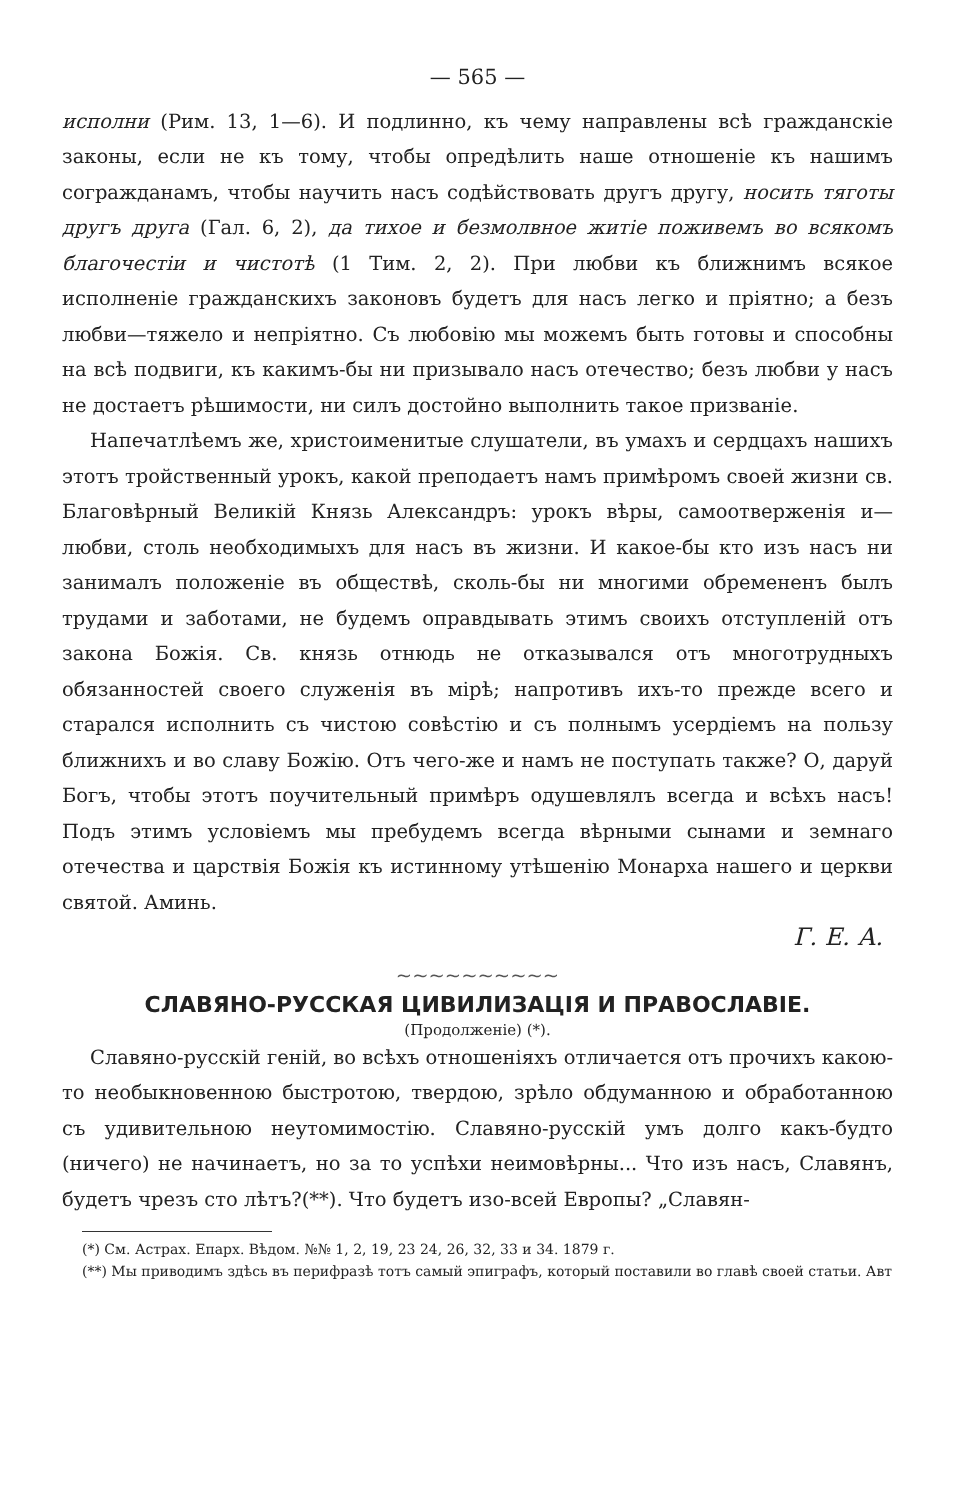— 565 —
исполни (Рим. 13, 1—6). И подлинно, къ чему направлены всѣ гражданскіе законы, если не къ тому, чтобы опредѣлить наше отношеніе къ нашимъ согражданамъ, чтобы научить насъ содѣйствовать другъ другу, носить тяготы другъ друга (Гал. 6, 2), да тихое и безмолвное житіе поживемъ во всякомъ благочестіи и чистотѣ (1 Тим. 2, 2). При любви къ ближнимъ всякое исполненіе гражданскихъ законовъ будетъ для насъ легко и пріятно; а безъ любви—тяжело и непріятно. Съ любовію мы можемъ быть готовы и способны на всѣ подвиги, къ какимъ-бы ни призывало насъ отечество; безъ любви у насъ не достаетъ рѣшимости, ни силъ достойно выполнить такое призваніе.
Напечатлѣемъ же, христоименитые слушатели, въ умахъ и сердцахъ нашихъ этотъ тройственный урокъ, какой преподаетъ намъ примѣромъ своей жизни св. Благовѣрный Великій Князь Александръ: урокъ вѣры, самоотверженія и—любви, столь необходимыхъ для насъ въ жизни. И какое-бы кто изъ насъ ни занималъ положеніе въ обществѣ, сколь-бы ни многими обремененъ былъ трудами и заботами, не будемъ оправдывать этимъ своихъ отступленій отъ закона Божія. Св. князь отнюдь не отказывался отъ многотрудныхъ обязанностей своего служенія въ мірѣ; напротивъ ихъ-то прежде всего и старался исполнить съ чистою совѣстію и съ полнымъ усердіемъ на пользу ближнихъ и во славу Божію. Отъ чего-же и намъ не поступать также? О, даруй Богъ, чтобы этотъ поучительный примѣръ одушевлялъ всегда и всѣхъ насъ! Подъ этимъ условіемъ мы пребудемъ всегда вѣрными сынами и земнаго отечества и царствія Божія къ истинному утѣшенію Монарха нашего и церкви святой. Аминь.
Г. Е. А.
~~~~~~~~~~
СЛАВЯНО-РУССКАЯ ЦИВИЛИЗАЦІЯ И ПРАВОСЛАВІЕ.
(Продолженіе) (*).
Славяно-русскій геній, во всѣхъ отношеніяхъ отличается отъ прочихъ какою-то необыкновенною быстротою, твердою, зрѣло обдуманною и обработанною съ удивительною неутомимостію. Славяно-русскій умъ долго какъ-будто (ничего) не начинаетъ, но за то успѣхи неимовѣрны... Что изъ насъ, Славянъ, будетъ чрезъ сто лѣтъ?(**). Что будетъ изо-всей Европы? „Славян-
(*) См. Астрах. Епарх. Вѣдом. №№ 1, 2, 19, 23 24, 26, 32, 33 и 34. 1879 г.
(**) Мы приводимъ здѣсь въ перифразѣ тотъ самый эпиграфъ, который поставили во главѣ своей статьи. Авт